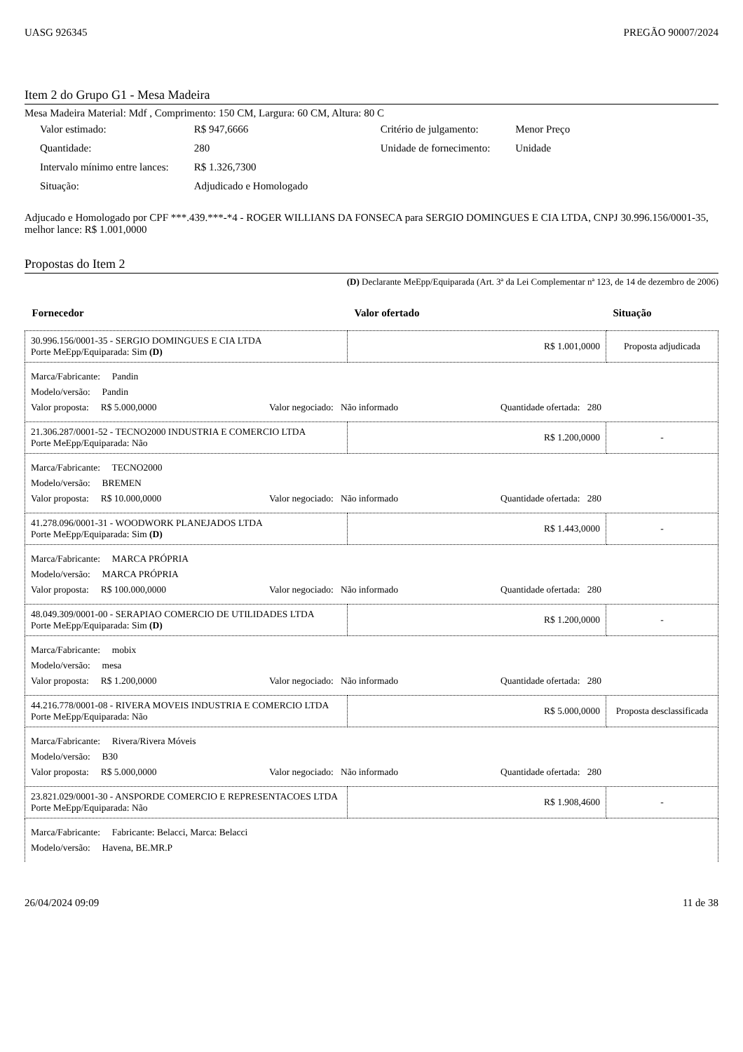UASG 926345 PREGÃO 90007/2024
Item 2 do Grupo G1 - Mesa Madeira
Mesa Madeira Material: Mdf , Comprimento: 150 CM, Largura: 60 CM, Altura: 80 C
| Valor estimado: | R$ 947,6666 | Critério de julgamento: | Menor Preço |
| Quantidade: | 280 | Unidade de fornecimento: | Unidade |
| Intervalo mínimo entre lances: | R$ 1.326,7300 | | |
| Situação: | Adjudicado e Homologado | | |
Adjucado e Homologado por CPF ***.439.***-*4 - ROGER WILLIANS DA FONSECA para SERGIO DOMINGUES E CIA LTDA, CNPJ 30.996.156/0001-35, melhor lance: R$ 1.001,0000
Propostas do Item 2
(D) Declarante MeEpp/Equiparada (Art. 3ª da Lei Complementar nª 123, de 14 de dezembro de 2006)
| Fornecedor | Valor ofertado | Situação |
| --- | --- | --- |
| 30.996.156/0001-35 - SERGIO DOMINGUES E CIA LTDA Porte MeEpp/Equiparada: Sim (D) | R$ 1.001,0000 | Proposta adjudicada |
| Marca/Fabricante: Pandin Modelo/versão: Pandin Valor proposta: R$ 5.000,0000 Valor negociado: Não informado Quantidade ofertada: 280 | | |
| 21.306.287/0001-52 - TECNO2000 INDUSTRIA E COMERCIO LTDA Porte MeEpp/Equiparada: Não | R$ 1.200,0000 | - |
| Marca/Fabricante: TECNO2000 Modelo/versão: BREMEN Valor proposta: R$ 10.000,0000 Valor negociado: Não informado Quantidade ofertada: 280 | | |
| 41.278.096/0001-31 - WOODWORK PLANEJADOS LTDA Porte MeEpp/Equiparada: Sim (D) | R$ 1.443,0000 | - |
| Marca/Fabricante: MARCA PRÓPRIA Modelo/versão: MARCA PRÓPRIA Valor proposta: R$ 100.000,0000 Valor negociado: Não informado Quantidade ofertada: 280 | | |
| 48.049.309/0001-00 - SERAPIAO COMERCIO DE UTILIDADES LTDA Porte MeEpp/Equiparada: Sim (D) | R$ 1.200,0000 | - |
| Marca/Fabricante: mobix Modelo/versão: mesa Valor proposta: R$ 1.200,0000 Valor negociado: Não informado Quantidade ofertada: 280 | | |
| 44.216.778/0001-08 - RIVERA MOVEIS INDUSTRIA E COMERCIO LTDA Porte MeEpp/Equiparada: Não | R$ 5.000,0000 | Proposta desclassificada |
| Marca/Fabricante: Rivera/Rivera Móveis Modelo/versão: B30 Valor proposta: R$ 5.000,0000 Valor negociado: Não informado Quantidade ofertada: 280 | | |
| 23.821.029/0001-30 - ANSPORDE COMERCIO E REPRESENTACOES LTDA Porte MeEpp/Equiparada: Não | R$ 1.908,4600 | - |
| Marca/Fabricante: Fabricante: Belacci, Marca: Belacci Modelo/versão: Havena, BE.MR.P | | |
26/04/2024 09:09 11 de 38